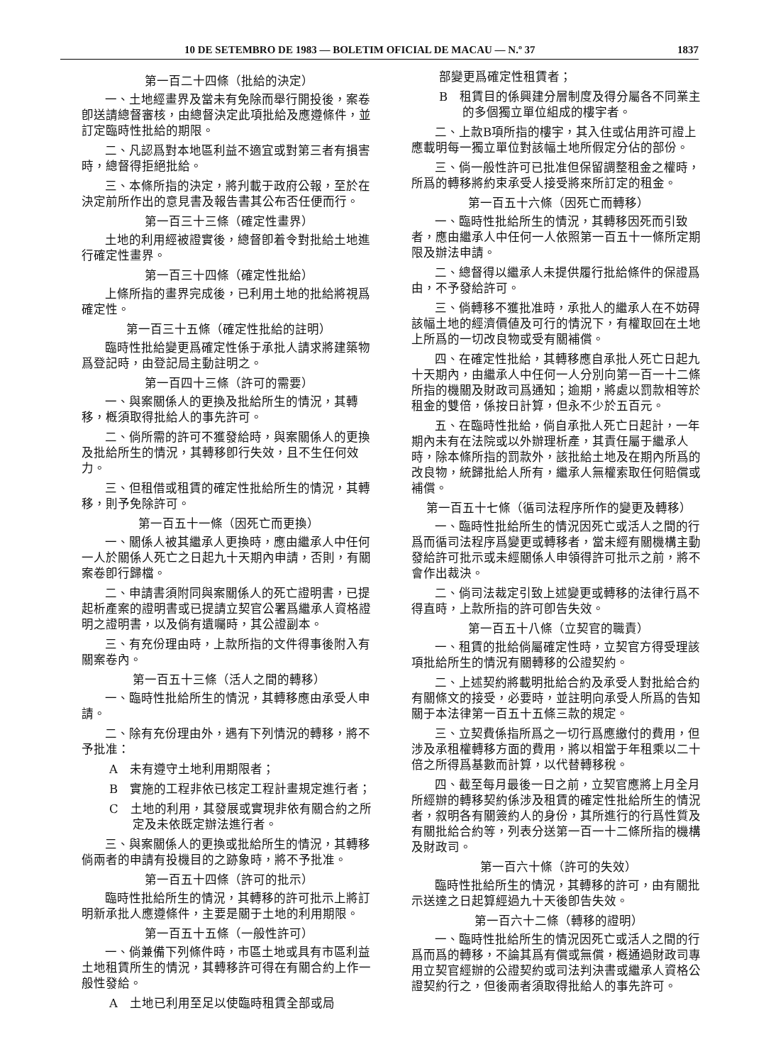10 DE SETEMBRO DE 1983 — BOLETIM OFICIAL DE MACAU — N.º 37 1837
第一百二十四條（批給的決定）
一、土地經畫界及當未有免除而舉行開投後，案卷卽送請總督審核，由總督決定此項批給及應遵條件，並訂定臨時性批給的期限。
二、凡認爲對本地區利益不適宜或對第三者有損害時，總督得拒絕批給。
三、本條所指的決定，將刋載于政府公報，至於在決定前所作出的意見書及報告書其公布否任便而行。
第一百三十三條（確定性畫界）
土地的利用經被證實後，總督卽着令對批給土地進行確定性畫界。
第一百三十四條（確定性批給）
上條所指的畫界完成後，已利用土地的批給將視爲確定性。
第一百三十五條（確定性批給的註明）
臨時性批給變更爲確定性係于承批人請求將建築物爲登記時，由登記局主動註明之。
第一百四十三條（許可的需要）
一、與案關係人的更換及批給所生的情況，其轉移，槪須取得批給人的事先許可。
二、倘所需的許可不獲發給時，與案關係人的更換及批給所生的情況，其轉移卽行失效，且不生任何效力。
三、但租借或租賃的確定性批給所生的情況，其轉移，則予免除許可。
第一百五十一條（因死亡而更換）
一、關係人被其繼承人更換時，應由繼承人中任何一人於關係人死亡之日起九十天期內申請，否則，有關案卷卽行歸檔。
二、申請書須附同與案關係人的死亡證明書，已提起析產案的證明書或已提請立契官公署爲繼承人資格證明之證明書，以及倘有遺囑時，其公證副本。
三、有充份理由時，上款所指的文件得事後附入有關案卷內。
第一百五十三條（活人之間的轉移）
一、臨時性批給所生的情況，其轉移應由承受人申請。
二、除有充份理由外，遇有下列情況的轉移，將不予批准：
A　未有遵守土地利用期限者；
B　實施的工程非依已核定工程計畫規定進行者；
C　土地的利用，其發展或實現非依有關合約之所定及未依既定辦法進行者。
三、與案關係人的更換或批給所生的情況，其轉移倘兩者的申請有投機目的之跡象時，將不予批准。
第一百五十四條（許可的批示）
臨時性批給所生的情況，其轉移的許可批示上將訂明新承批人應遵條件，主要是關于土地的利用期限。
第一百五十五條（一般性許可）
一、倘兼備下列條件時，市區土地或具有市區利益土地租賃所生的情況，其轉移許可得在有關合約上作一般性發給。
A　土地已利用至足以使臨時租賃全部或局
部變更爲確定性租賃者；
B　租賃目的係興建分層制度及得分屬各不同業主的多個獨立單位組成的樓宇者。
二、上款B項所指的樓宇，其入住或佔用許可證上應載明每一獨立單位對該幅土地所假定分佔的部份。
三、倘一般性許可已批准但保留調整租金之權時，所爲的轉移將約束承受人接受將來所訂定的租金。
第一百五十六條（因死亡而轉移）
一、臨時性批給所生的情況，其轉移因死而引致者，應由繼承人中任何一人依照第一百五十一條所定期限及辦法申請。
二、總督得以繼承人未提供履行批給條件的保證爲由，不予發給許可。
三、倘轉移不獲批准時，承批人的繼承人在不妨碍該幅土地的經濟價値及可行的情況下，有權取回在土地上所爲的一切改良物或受有關補償。
四、在確定性批給，其轉移應自承批人死亡日起九十天期內，由繼承人中任何一人分別向第一百一十二條所指的機關及財政司爲通知；逾期，將處以罰款相等於租金的雙倍，係按日計算，但永不少於五百元。
五、在臨時性批給，倘自承批人死亡日起計，一年期內未有在法院或以外辦理析產，其責任屬于繼承人時，除本條所指的罰款外，該批給土地及在期內所爲的改良物，統歸批給人所有，繼承人無權索取任何賠償或補償。
第一百五十七條（循司法程序所作的變更及轉移）
一、臨時性批給所生的情況因死亡或活人之間的行爲而循司法程序爲變更或轉移者，當未經有關機構主動發給許可批示或未經關係人申領得許可批示之前，將不會作出裁決。
二、倘司法裁定引致上述變更或轉移的法律行爲不得直時，上款所指的許可卽告失效。
第一百五十八條（立契官的職責）
一、租賃的批給倘屬確定性時，立契官方得受理該項批給所生的情況有關轉移的公證契約。
二、上述契約將載明批給合約及承受人對批給合約有關條文的接受，必要時，並註明向承受人所爲的告知關于本法律第一百五十五條三款的規定。
三、立契費係指所爲之一切行爲應繳付的費用，但涉及承租權轉移方面的費用，將以相當于年租乘以二十倍之所得爲基數而計算，以代替轉移稅。
四、截至每月最後一日之前，立契官應將上月全月所經辦的轉移契約係涉及租賃的確定性批給所生的情況者，叙明各有關簽約人的身份，其所進行的行爲性質及有關批給合約等，列表分送第一百一十二條所指的機構及財政司。
第一百六十條（許可的失效）
臨時性批給所生的情況，其轉移的許可，由有關批示送達之日起算經過九十天後卽告失效。
第一百六十二條（轉移的證明）
一、臨時性批給所生的情況因死亡或活人之間的行爲而爲的轉移，不論其爲有償或無償，槪通過財政司專用立契官經辦的公證契約或司法判決書或繼承人資格公證契約行之，但後兩者須取得批給人的事先許可。